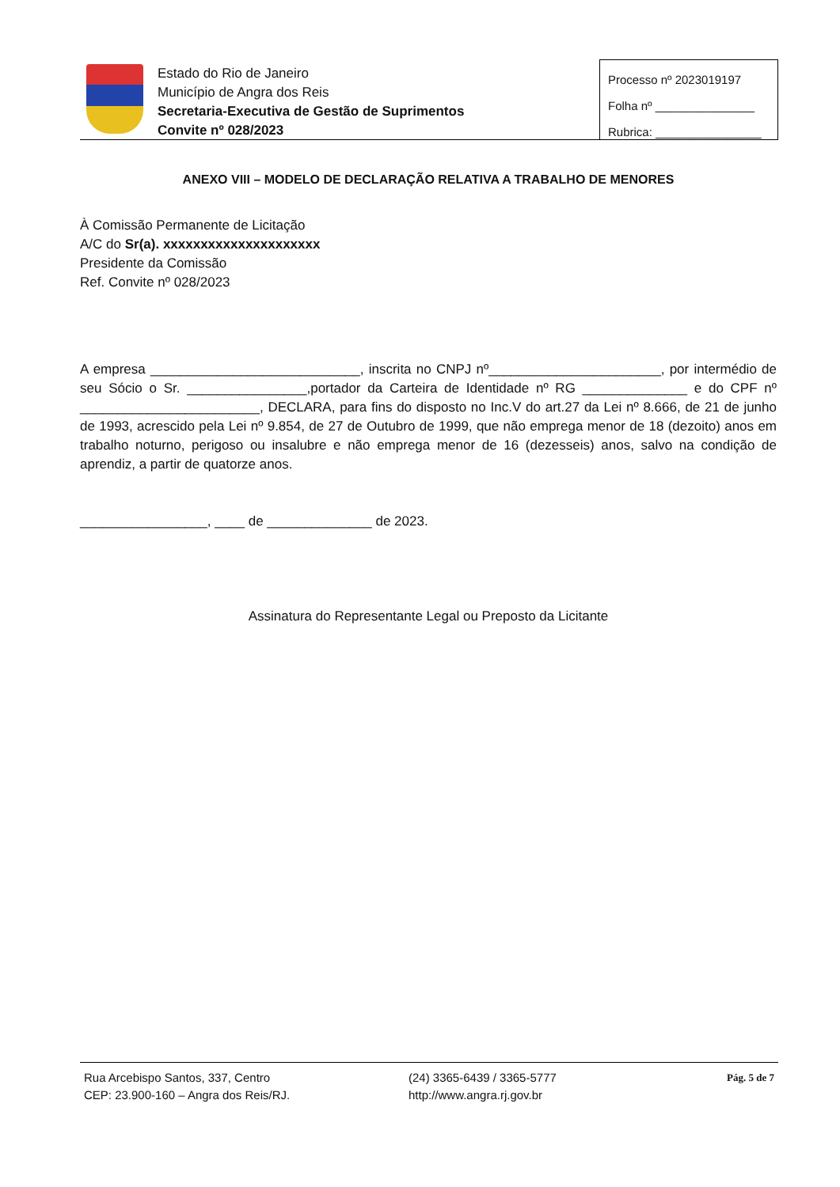Estado do Rio de Janeiro
Município de Angra dos Reis
Secretaria-Executiva de Gestão de Suprimentos
Convite nº 028/2023
Processo nº 2023019197
Folha nº _______________
Rubrica: ________________
ANEXO VIII – MODELO DE DECLARAÇÃO RELATIVA A TRABALHO DE MENORES
À Comissão Permanente de Licitação
A/C do Sr(a). xxxxxxxxxxxxxxxxxxxxx
Presidente da Comissão
Ref. Convite nº 028/2023
A empresa ____________________________, inscrita no CNPJ nº_______________________, por intermédio de seu Sócio o Sr. ________________,portador da Carteira de Identidade nº RG ______________ e do CPF nº ________________________, DECLARA, para fins do disposto no Inc.V do art.27 da Lei nº 8.666, de 21 de junho de 1993, acrescido pela Lei nº 9.854, de 27 de Outubro de 1999, que não emprega menor de 18 (dezoito) anos em trabalho noturno, perigoso ou insalubre e não emprega menor de 16 (dezesseis) anos, salvo na condição de aprendiz, a partir de quatorze anos.
_________________, ____ de ______________ de 2023.
Assinatura do Representante Legal ou Preposto da Licitante
Rua Arcebispo Santos, 337, Centro
CEP: 23.900-160 – Angra dos Reis/RJ.
(24) 3365-6439 / 3365-5777
http://www.angra.rj.gov.br
Pág. 5 de 7